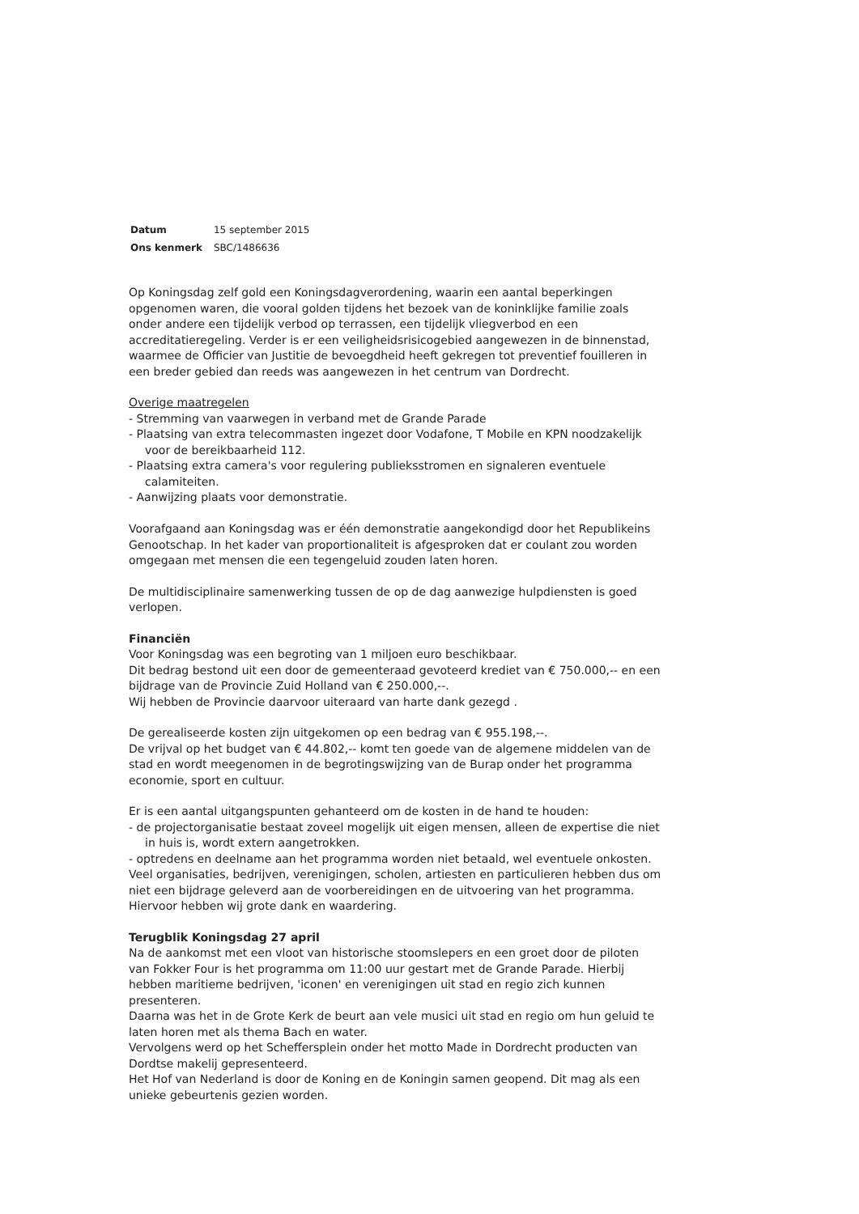| Datum | 15 september 2015 |
| Ons kenmerk | SBC/1486636 |
Op Koningsdag zelf gold een Koningsdagverordening, waarin een aantal beperkingen opgenomen waren, die vooral golden tijdens het bezoek van de koninklijke familie zoals onder andere een tijdelijk verbod op terrassen, een tijdelijk vliegverbod en een accreditatieregeling. Verder is er een veiligheidsrisicogebied aangewezen in de binnenstad, waarmee de Officier van Justitie de bevoegdheid heeft gekregen tot preventief fouilleren in een breder gebied dan reeds was aangewezen in het centrum van Dordrecht.
Overige maatregelen
- Stremming van vaarwegen in verband met de Grande Parade
- Plaatsing van extra telecommasten ingezet door Vodafone, T Mobile en KPN noodzakelijk voor de bereikbaarheid 112.
- Plaatsing extra camera's voor regulering publieksstromen en signaleren eventuele calamiteiten.
- Aanwijzing plaats voor demonstratie.
Voorafgaand aan Koningsdag was er één demonstratie aangekondigd door het Republikeins Genootschap. In het kader van proportionaliteit is afgesproken dat er coulant zou worden omgegaan met mensen die een tegengeluid zouden laten horen.
De multidisciplinaire samenwerking tussen de op de dag aanwezige hulpdiensten is goed verlopen.
Financiën
Voor Koningsdag was een begroting van 1 miljoen euro beschikbaar.
Dit bedrag bestond uit een door de gemeenteraad gevoteerd krediet van € 750.000,-- en een bijdrage van de Provincie Zuid Holland van € 250.000,--.
Wij hebben de Provincie daarvoor uiteraard van harte dank gezegd .
De gerealiseerde kosten zijn uitgekomen op een bedrag van € 955.198,--.
De vrijval op het budget van € 44.802,-- komt ten goede van de algemene middelen van de stad en wordt meegenomen in de begrotingswijzing van de Burap onder het programma economie, sport en cultuur.
Er is een aantal uitgangspunten gehanteerd om de kosten in de hand te houden:
- de projectorganisatie bestaat zoveel mogelijk uit eigen mensen, alleen de expertise die niet in huis is, wordt extern aangetrokken.
- optredens en deelname aan het programma worden niet betaald, wel eventuele onkosten.
Veel organisaties, bedrijven, verenigingen, scholen, artiesten en particulieren hebben dus om niet een bijdrage geleverd aan de voorbereidingen en de uitvoering van het programma. Hiervoor hebben wij grote dank en waardering.
Terugblik Koningsdag 27 april
Na de aankomst met een vloot van historische stoomslepers en een groet door de piloten van Fokker Four is het programma om 11:00 uur gestart met de Grande Parade. Hierbij hebben maritieme bedrijven, 'iconen' en verenigingen uit stad en regio zich kunnen presenteren.
Daarna was het in de Grote Kerk de beurt aan vele musici uit stad en regio om hun geluid te laten horen met als thema Bach en water.
Vervolgens werd op het Scheffersplein onder het motto Made in Dordrecht producten van Dordtse makelij gepresenteerd.
Het Hof van Nederland is door de Koning en de Koningin samen geopend. Dit mag als een unieke gebeurtenis gezien worden.